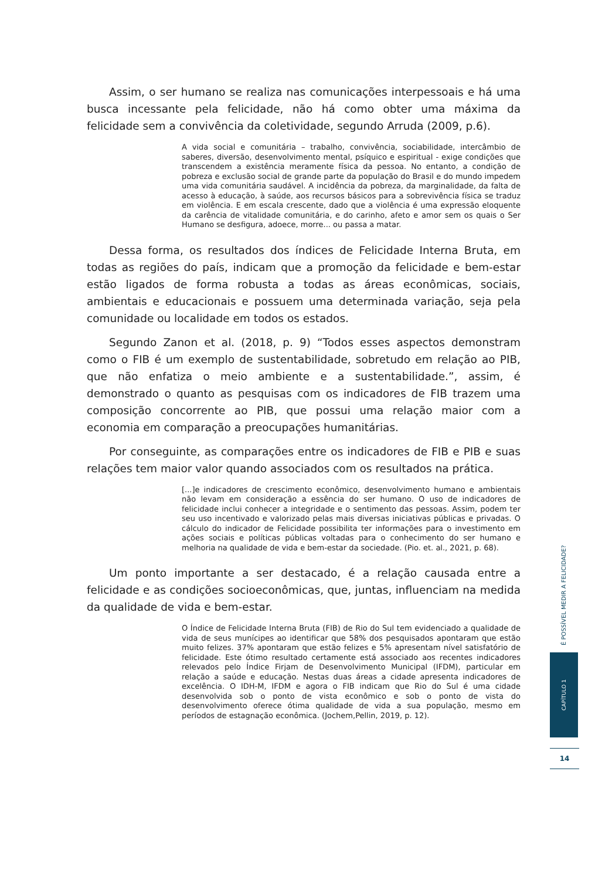Assim, o ser humano se realiza nas comunicações interpessoais e há uma busca incessante pela felicidade, não há como obter uma máxima da felicidade sem a convivência da coletividade, segundo Arruda (2009, p.6).
A vida social e comunitária – trabalho, convivência, sociabilidade, intercâmbio de saberes, diversão, desenvolvimento mental, psíquico e espiritual - exige condições que transcendem a existência meramente física da pessoa. No entanto, a condição de pobreza e exclusão social de grande parte da população do Brasil e do mundo impedem uma vida comunitária saudável. A incidência da pobreza, da marginalidade, da falta de acesso à educação, à saúde, aos recursos básicos para a sobrevivência física se traduz em violência. E em escala crescente, dado que a violência é uma expressão eloquente da carência de vitalidade comunitária, e do carinho, afeto e amor sem os quais o Ser Humano se desfigura, adoece, morre... ou passa a matar.
Dessa forma, os resultados dos índices de Felicidade Interna Bruta, em todas as regiões do país, indicam que a promoção da felicidade e bem-estar estão ligados de forma robusta a todas as áreas econômicas, sociais, ambientais e educacionais e possuem uma determinada variação, seja pela comunidade ou localidade em todos os estados.
Segundo Zanon et al. (2018, p. 9) “Todos esses aspectos demonstram como o FIB é um exemplo de sustentabilidade, sobretudo em relação ao PIB, que não enfatiza o meio ambiente e a sustentabilidade.”, assim, é demonstrado o quanto as pesquisas com os indicadores de FIB trazem uma composição concorrente ao PIB, que possui uma relação maior com a economia em comparação a preocupações humanitárias.
Por conseguinte, as comparações entre os indicadores de FIB e PIB e suas relações tem maior valor quando associados com os resultados na prática.
[...]e indicadores de crescimento econômico, desenvolvimento humano e ambientais não levam em consideração a essência do ser humano. O uso de indicadores de felicidade inclui conhecer a integridade e o sentimento das pessoas. Assim, podem ter seu uso incentivado e valorizado pelas mais diversas iniciativas públicas e privadas. O cálculo do indicador de Felicidade possibilita ter informações para o investimento em ações sociais e políticas públicas voltadas para o conhecimento do ser humano e melhoria na qualidade de vida e bem-estar da sociedade. (Pio. et. al., 2021, p. 68).
Um ponto importante a ser destacado, é a relação causada entre a felicidade e as condições socioeconômicas, que, juntas, influenciam na medida da qualidade de vida e bem-estar.
O Índice de Felicidade Interna Bruta (FIB) de Rio do Sul tem evidenciado a qualidade de vida de seus munícipes ao identificar que 58% dos pesquisados apontaram que estão muito felizes. 37% apontaram que estão felizes e 5% apresentam nível satisfatório de felicidade. Este ótimo resultado certamente está associado aos recentes indicadores relevados pelo Índice Firjam de Desenvolvimento Municipal (IFDM), particular em relação a saúde e educação. Nestas duas áreas a cidade apresenta indicadores de excelência. O IDH-M, IFDM e agora o FIB indicam que Rio do Sul é uma cidade desenvolvida sob o ponto de vista econômico e sob o ponto de vista do desenvolvimento oferece ótima qualidade de vida a sua população, mesmo em períodos de estagnação econômica. (Jochem,Pellin, 2019, p. 12).
É POSSÍVEL MEDIR A FELICIDADE?
CAPÍTULO 1
14